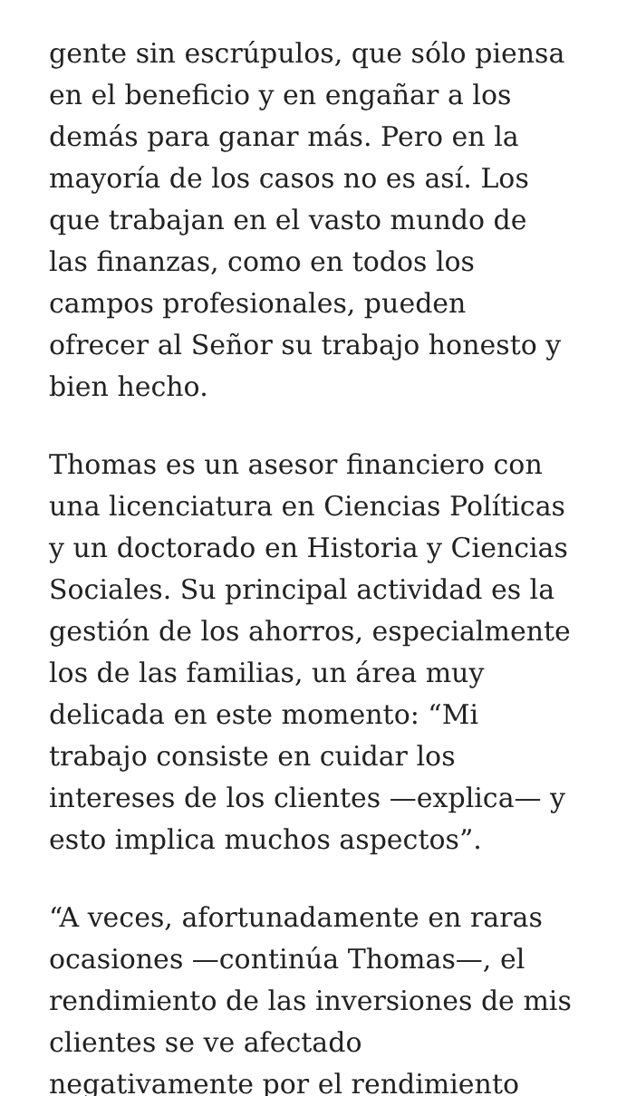gente sin escrúpulos, que sólo piensa en el beneficio y en engañar a los demás para ganar más. Pero en la mayoría de los casos no es así. Los que trabajan en el vasto mundo de las finanzas, como en todos los campos profesionales, pueden ofrecer al Señor su trabajo honesto y bien hecho.
Thomas es un asesor financiero con una licenciatura en Ciencias Políticas y un doctorado en Historia y Ciencias Sociales. Su principal actividad es la gestión de los ahorros, especialmente los de las familias, un área muy delicada en este momento: “Mi trabajo consiste en cuidar los intereses de los clientes —explica— y esto implica muchos aspectos”.
“A veces, afortunadamente en raras ocasiones —continúa Thomas—, el rendimiento de las inversiones de mis clientes se ve afectado negativamente por el rendimiento